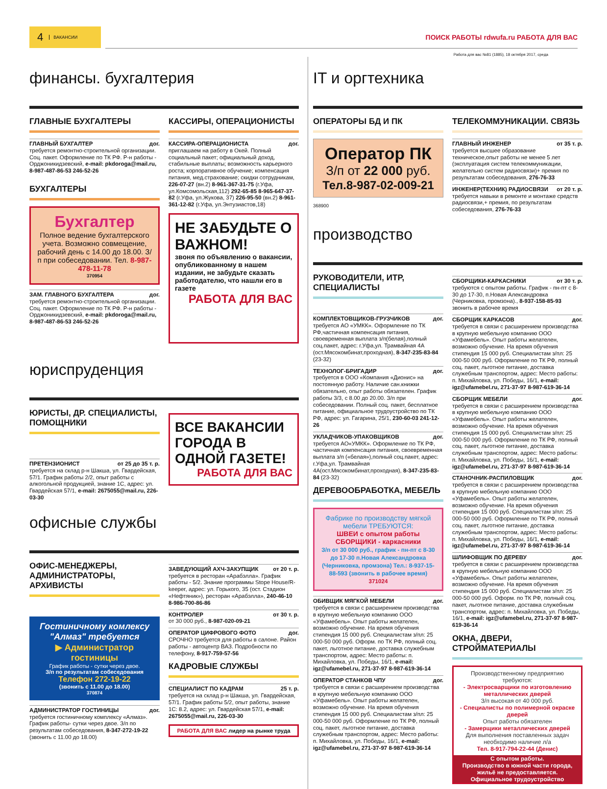4 ВАКАНСИИ
ПОИСК РАБОТЫ rdwufa.ru РАБОТА ДЛЯ ВАС
Работа для вас №81 (1885), 18 октября 2017, среда
финансы. бухгалтерия
ГЛАВНЫЕ БУХГАЛТЕРЫ
ГЛАВНЫЙ БУХГАЛТЕР дог.
требуется ремонтно-строительной организации. Соц. пакет. Оформление по ТК РФ. Р-н работы - Орджоникидзевский, e-mail: pkdoroga@mail.ru, 8-987-487-86-53 246-52-26
БУХГАЛТЕРЫ
Бухгалтер
Полное ведение бухгалтерского учета. Возможно совмещение, рабочий день с 14.00 до 18.00. З/п при собеседовании. Тел. 8-987-478-11-78
370954
ЗАМ. ГЛАВНОГО БУХГАЛТЕРА дог.
требуется ремонтно-строительной организации. Соц. пакет. Оформление по ТК РФ. Р-н работы - Орджоникидзевский, e-mail: pkdoroga@mail.ru, 8-987-487-86-53 246-52-26
КАССИРЫ, ОПЕРАЦИОНИСТЫ
КАССИРА-ОПЕРАЦИОНИСТА дог.
приглашаем на работу в Окей. Полный социальный пакет; официальный доход, стабильные выплаты; возможность карьерного роста; корпоративное обучение; компенсация питания, мед.страхование; скидки сотрудникам, 226-07-27 (вн.2) 8-961-367-31-75 (г.Уфа, ул.Комсомольская,112) 292-65-85 8-965-647-37-82 (г.Уфа, ул.Жукова, 37) 226-95-50 (вн.2) 8-961-361-12-82 (г.Уфа, ул.Энтузиастов,18)
НЕ ЗАБУДЬТЕ О ВАЖНОМ!
звоня по объявлению о вакансии, опубликованному в нашем издании, не забудьте сказать работодателю, что нашли его в газете
РАБОТА ДЛЯ ВАС
юриспруденция
ЮРИСТЫ, ДР. СПЕЦИАЛИСТЫ, ПОМОЩНИКИ
ПРЕТЕНЗИОНИСТ от 25 до 35 т. р.
требуется на склад р-н Шакша, ул. Гвардейская, 57/1. График работы 2/2, опыт работы с алкогольной продукцией, знание 1С, адрес: ул. Гвардейская 57/1, e-mail: 2675055@mail.ru, 226-03-30
ВСЕ ВАКАНСИИ ГОРОДА В ОДНОЙ ГАЗЕТЕ!
РАБОТА ДЛЯ ВАС
офисные службы
ОФИС-МЕНЕДЖЕРЫ, АДМИНИСТРАТОРЫ, АРХИВИСТЫ
Гостиничному комлексу "Алмаз" требуется
▶ Администратор гостиницы
График работы - сутки через двое.
З/п по результатам собеседования
Телефон 272-19-22
(звонить с 11.00 до 18.00)
370874
АДМИНИСТРАТОР ГОСТИНИЦЫ дог.
требуется гостиничному комплексу «Алмаз». График работы- сутки через двое. З/п по результатам собеседования, 8-347-272-19-22 (звонить с 11.00 до 18.00)
ЗАВЕДУЮЩИЙ АХЧ-ЗАКУПЩИК от 20 т. р.
требуется в ресторан «Арабэлла». График работы - 5/2. Знание программы Stope House/R-keeper, адрес: ул. Горького, 35 (ост. Стадион «Нефтяник»), ресторан «Арабэлла», 240-46-10 8-986-700-86-86
КОНТРОЛЕР от 30 т. р.
от 30 000 руб., 8-987-020-09-21
ОПЕРАТОР ЦИФРОВОГО ФОТО дог.
СРОЧНО требуется для работы в салоне. Район работы - автоцентр ВАЗ. Подробности по телефону, 8-917-759-57-56
КАДРОВЫЕ СЛУЖБЫ
СПЕЦИАЛИСТ ПО КАДРАМ 25 т. р.
требуется на склад р-н Шакша, ул. Гвардейская, 57/1. График работы 5/2, опыт работы, знание 1С: 8.2, адрес: ул. Гвардейская 57/1, e-mail: 2675055@mail.ru, 226-03-30
РАБОТА ДЛЯ ВАС лидер на рынке труда
IT и оргтехника
ОПЕРАТОРЫ БД И ПК
Оператор ПК
З/п от 22 000 руб.
Тел.8-987-02-009-21
368900
ТЕЛЕКОММУНИКАЦИИ. СВЯЗЬ
ГЛАВНЫЙ ИНЖЕНЕР от 35 т. р.
требуется высшее образование техническое,опыт работы не менее 5 лет (эксплуатация систем телекоммуникации, желательно систем радиосвязи)+ премия по результатам собеседования, 276-76-33
ИНЖЕНЕР(ТЕХНИК) РАДИОСВЯЗИ от 20 т. р.
требуется навыки в ремонте и монтаже средств радиосвязи,+ премия, по результатам собеседования, 276-76-33
производство
РУКОВОДИТЕЛИ, ИТР, СПЕЦИАЛИСТЫ
КОМПЛЕКТОВЩИКОВ-ГРУЗЧИКОВ дог.
требуется АО «УМКК». Оформление по ТК РФ,частичная компенсация питания, своевременная выплата з/п(белая),полный соц.пакет, адрес: г.Уфа,ул. Трамвайная 4А (ост.Мясокомбинат,проходная), 8-347-235-83-84 (23-32)
ТЕХНОЛОГ-БРИГАДИР дог.
требуется в ООО «Компания «Дионис» на постоянную работу. Наличие сан.книжки обязательно, опыт работы обязателен. График работы 3/3, с 8.00 до 20.00. З/п при собеседовании. Полный соц. пакет, бесплатное питание, официальное трудоустройство по ТК РФ, адрес: ул. Гагарина, 25/1, 230-60-03 241-12-26
УКЛАДЧИКОВ-УПАКОВЩИКОВ дог.
требуется АО«УМКК». Оформление по ТК РФ, частичная компенсация питания, своевременная выплата з/п («белая»),полный соц.пакет, адрес: г.Уфа,ул. Трамвайная 4А(ост.Мясокомбинат,проходная), 8-347-235-83-84 (23-32)
ДЕРЕВООБРАБОТКА, МЕБЕЛЬ
Фабрике по производству мягкой мебели ТРЕБУЮТСЯ:
ШВЕИ с опытом работы
СБОРЩИКИ - каркасники
З/п от 30 000 руб., график - пн-пт с 8-30 до 17-30 п.Новая Александровка (Черниковка, промзона) Тел.: 8-937-15-88-593 (звонить в рабочее время)
371024
ОБИВЩИК МЯГКОЙ МЕБЕЛИ дог.
требуется в связи с расширением производства в крупную мебельную компанию ООО «Уфамебель». Опыт работы желателен, возможно обучение. На время обучения стипендия 15 000 руб. Специалистам з/пл: 25 000-50 000 руб. Оформ. по ТК РФ, полный соц. пакет, льготное питание, доставка служебным транспортом, адрес: Место работы: п. Михайловка, ул. Победы, 16/1, e-mail: igz@ufamebel.ru, 271-37-97 8-987-619-36-14
ОПЕРАТОР СТАНКОВ ЧПУ дог.
требуется в связи с расширением производства в крупную мебельную компанию ООО «Уфамебель». Опыт работы желателен, возможно обучение. На время обучения стипендия 15 000 руб. Специалистам з/пл: 25 000-50 000 руб. Оформление по ТК РФ, полный соц. пакет, льготное питание, доставка служебным транспортом, адрес: Место работы: п. Михайловка, ул. Победы, 16/1, e-mail: igz@ufamebel.ru, 271-37-97 8-987-619-36-14
СБОРЩИКИ-КАРКАСНИКИ от 30 т. р.
требуются с опытом работы. График - пн-пт с 8-30 до 17-30, п.Новая Александровка (Черниковка, промзона)., 8-937-158-85-93 звонить в рабочее время
СБОРЩИК КАРКАСОВ дог.
требуется в связи с расширением производства в крупную мебельную компанию ООО «Уфамебель». Опыт работы желателен, возможно обучение. На время обучения стипендия 15 000 руб. Специалистам з/пл: 25 000-50 000 руб. Оформление по ТК РФ, полный соц. пакет, льготное питание, доставка служебным транспортом, адрес: Место работы: п. Михайловка, ул. Победы, 16/1, e-mail: igz@ufamebel.ru, 271-37-97 8-987-619-36-14
СБОРЩИК МЕБЕЛИ дог.
требуется в связи с расширением производства в крупную мебельную компанию ООО «Уфамебель». Опыт работы желателен, возможно обучение. На время обучения стипендия 15 000 руб. Специалистам з/пл: 25 000-50 000 руб. Оформление по ТК РФ, полный соц. пакет, льготное питание, доставка служебным транспортом, адрес: Место работы: п. Михайловка, ул. Победы, 16/1, e-mail: igz@ufamebel.ru, 271-37-97 8-987-619-36-14
СТАНОЧНИК-РАСПИЛОВЩИК дог.
требуется в связи с расширением производства в крупную мебельную компанию ООО «Уфамебель». Опыт работы желателен, возможно обучение. На время обучения стипендия 15 000 руб. Специалистам з/пл: 25 000-50 000 руб. Оформление по ТК РФ, полный соц. пакет, льготное питание, доставка служебным транспортом, адрес: Место работы: п. Михайловка, ул. Победы, 16/1, e-mail: igz@ufamebel.ru, 271-37-97 8-987-619-36-14
ШЛИФОВЩИК ПО ДЕРЕВУ дог.
требуется в связи с расширением производства в крупную мебельную компанию ООО «Уфамебель». Опыт работы желателен, возможно обучение. На время обучения стипендия 15 000 руб. Специалистам з/пл: 25 000-50 000 руб. Оформ. по ТК РФ, полный соц. пакет, льготное питание, доставка служебным транспортом, адрес: п. Михайловка, ул. Победы, 16/1, e-mail: igz@ufamebel.ru, 271-37-97 8-987-619-36-14
ОКНА, ДВЕРИ, СТРОЙМАТЕРИАЛЫ
Производственному предприятию требуются:
- Электросварщики по изготовлению металлических дверей
З/п высокая от 40 000 руб.
- Специалисты по полимерной окраске дверей
Опыт работы обязателен
- Замерщики металлических дверей
Для выполнения поставленных задач необходимо наличие л/а
Тел. 8-917-794-22-44 (Денис)
С опытом работы.
Производство в южной части города, жильё не предоставляется.
Официальное трудоустройство